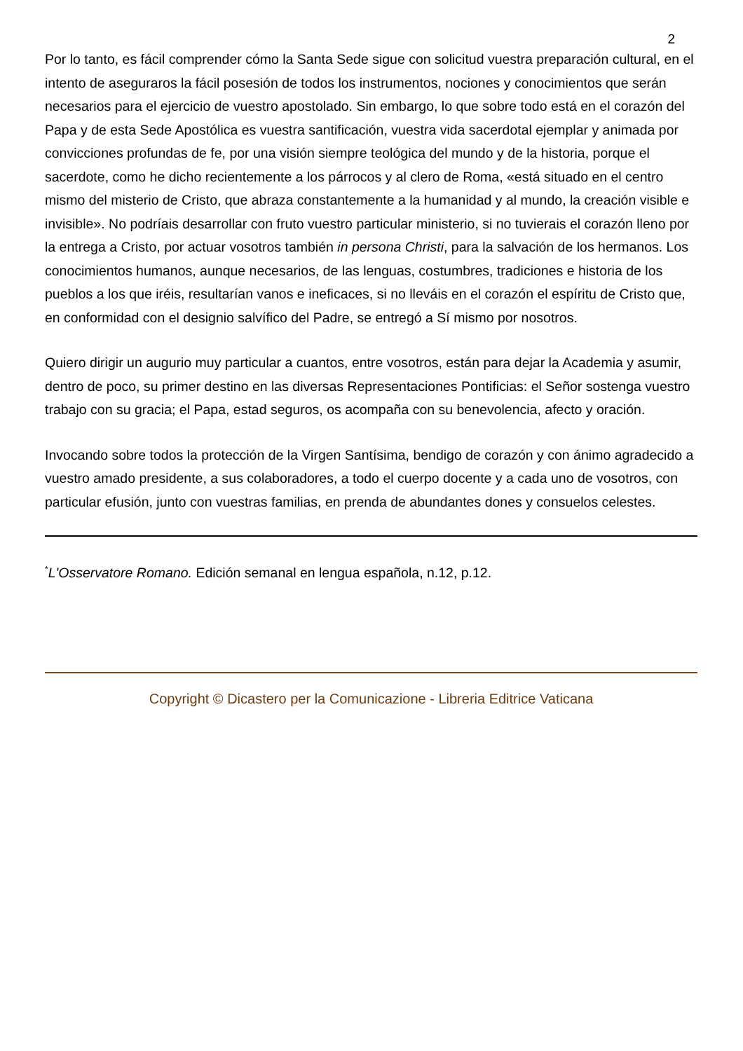2
Por lo tanto, es fácil comprender cómo la Santa Sede sigue con solicitud vuestra preparación cultural, en el intento de aseguraros la fácil posesión de todos los instrumentos, nociones y conocimientos que serán necesarios para el ejercicio de vuestro apostolado. Sin embargo, lo que sobre todo está en el corazón del Papa y de esta Sede Apostólica es vuestra santificación, vuestra vida sacerdotal ejemplar y animada por convicciones profundas de fe, por una visión siempre teológica del mundo y de la historia, porque el sacerdote, como he dicho recientemente a los párrocos y al clero de Roma, «está situado en el centro mismo del misterio de Cristo, que abraza constantemente a la humanidad y al mundo, la creación visible e invisible». No podríais desarrollar con fruto vuestro particular ministerio, si no tuvierais el corazón lleno por la entrega a Cristo, por actuar vosotros también in persona Christi, para la salvación de los hermanos. Los conocimientos humanos, aunque necesarios, de las lenguas, costumbres, tradiciones e historia de los pueblos a los que iréis, resultarían vanos e ineficaces, si no lleváis en el corazón el espíritu de Cristo que, en conformidad con el designio salvífico del Padre, se entregó a Sí mismo por nosotros.
Quiero dirigir un augurio muy particular a cuantos, entre vosotros, están para dejar la Academia y asumir, dentro de poco, su primer destino en las diversas Representaciones Pontificias: el Señor sostenga vuestro trabajo con su gracia; el Papa, estad seguros, os acompaña con su benevolencia, afecto y oración.
Invocando sobre todos la protección de la Virgen Santísima, bendigo de corazón y con ánimo agradecido a vuestro amado presidente, a sus colaboradores, a todo el cuerpo docente y a cada uno de vosotros, con particular efusión, junto con vuestras familias, en prenda de abundantes dones y consuelos celestes.
<sup>*</sup> L'Osservatore Romano. Edición semanal en lengua española, n.12, p.12.
Copyright © Dicastero per la Comunicazione - Libreria Editrice Vaticana